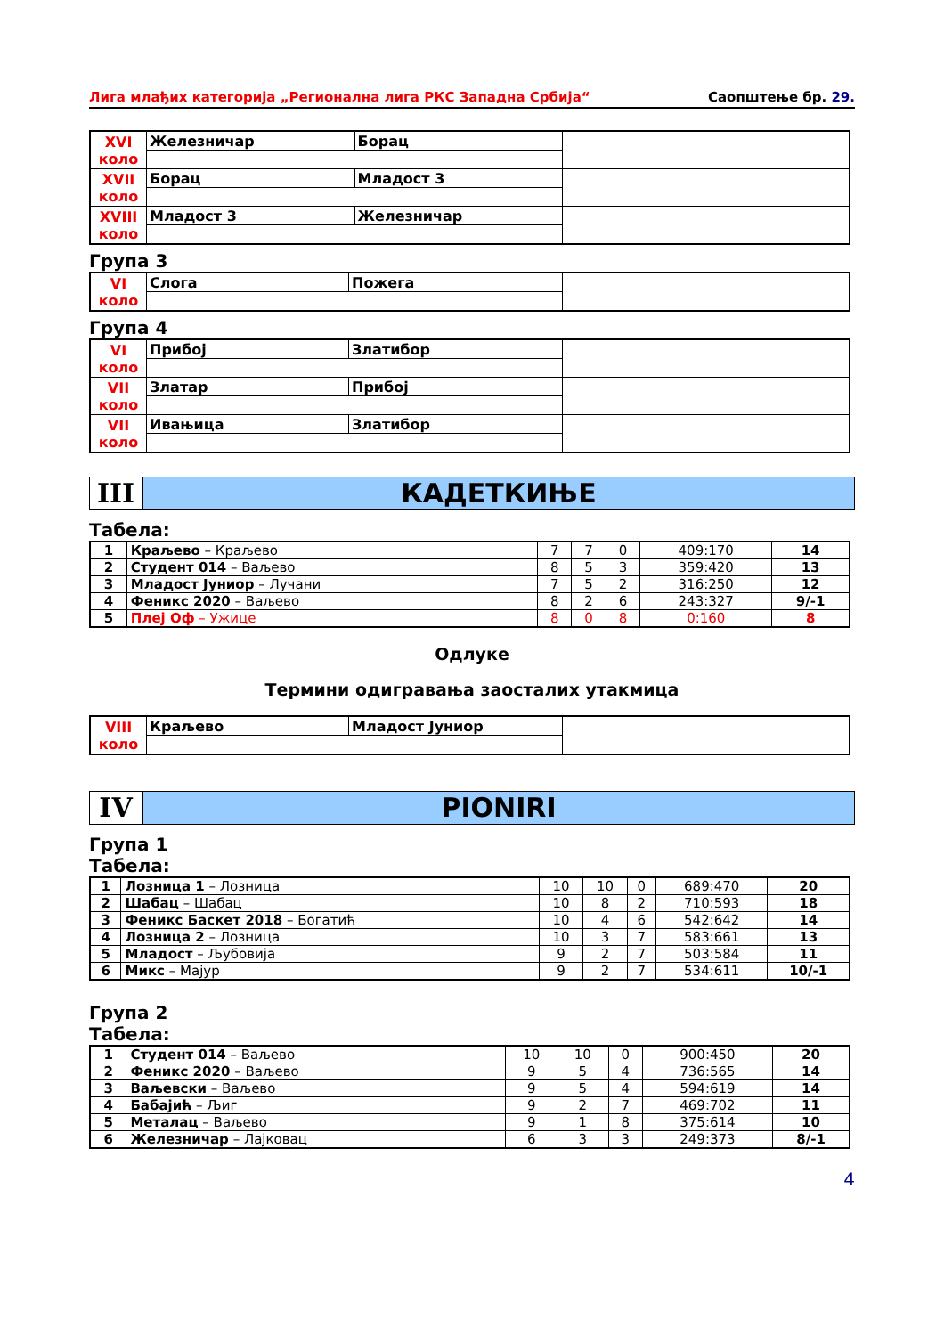Лига млађих категорија „Регионална лига РКС Западна Србија“Саопштење бр. 29.
| XVI коло | Железничар | Борац | |
| XVII коло | Борац | Младост 3 | |
| XVIII коло | Младост 3 | Железничар | |
Група 3
| VI коло | Слога | Пожега | |
Група 4
| VI коло | Прибој | Златибор | |
| VII коло | Златар | Прибој | |
| VII коло | Ивањица | Златибор | |
III КАДЕТКИЊЕ
Табела:
| 1 | Краљево – Краљево | 7 | 7 | 0 | 409:170 | 14 |
| 2 | Студент 014 – Ваљево | 8 | 5 | 3 | 359:420 | 13 |
| 3 | Младост Јуниор – Лучани | 7 | 5 | 2 | 316:250 | 12 |
| 4 | Феникс 2020 – Ваљево | 8 | 2 | 6 | 243:327 | 9/-1 |
| 5 | Плеј Оф – Ужице | 8 | 0 | 8 | 0:160 | 8 |
Одлуке
Термини одигравања заосталих утакмица
| VIII коло | Краљево | Младост Јуниор | |
IV PIONIRI
Група 1
Табела:
| 1 | Лозница 1 – Лозница | 10 | 10 | 0 | 689:470 | 20 |
| 2 | Шабац – Шабац | 10 | 8 | 2 | 710:593 | 18 |
| 3 | Феникс Баскет 2018 – Богатић | 10 | 4 | 6 | 542:642 | 14 |
| 4 | Лозница 2 – Лозница | 10 | 3 | 7 | 583:661 | 13 |
| 5 | Младост – Љубовија | 9 | 2 | 7 | 503:584 | 11 |
| 6 | Микс – Мајур | 9 | 2 | 7 | 534:611 | 10/-1 |
Група 2
Табела:
| 1 | Студент 014 – Ваљево | 10 | 10 | 0 | 900:450 | 20 |
| 2 | Феникс 2020 – Ваљево | 9 | 5 | 4 | 736:565 | 14 |
| 3 | Ваљевски – Ваљево | 9 | 5 | 4 | 594:619 | 14 |
| 4 | Бабајић – Љиг | 9 | 2 | 7 | 469:702 | 11 |
| 5 | Металац – Ваљево | 9 | 1 | 8 | 375:614 | 10 |
| 6 | Железничар – Лајковац | 6 | 3 | 3 | 249:373 | 8/-1 |
4